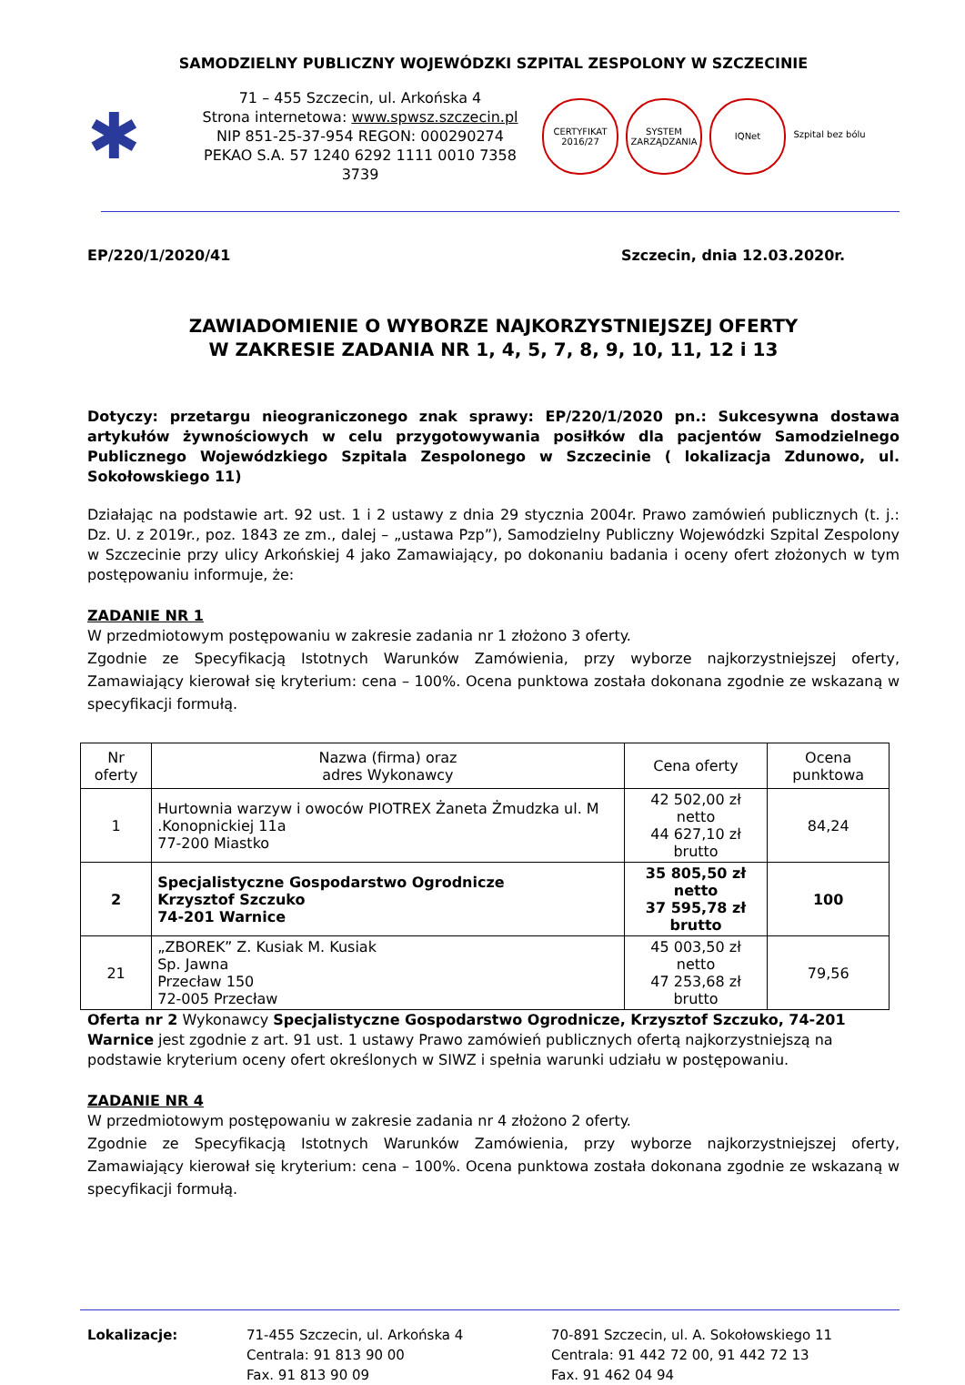SAMODZIELNY PUBLICZNY WOJEWÓDZKI SZPITAL ZESPOLONY W SZCZECINIE
✱
71 – 455 Szczecin, ul. Arkońska 4
Strona internetowa: www.spwsz.szczecin.pl
NIP 851-25-37-954 REGON: 000290274
PEKAO S.A. 57 1240 6292 1111 0010 7358 3739
CERTYFIKAT 2016/27
SYSTEM ZARZĄDZANIA
IQNet Szpital bez bólu
EP/220/1/2020/41 Szczecin, dnia 12.03.2020r.
ZAWIADOMIENIE O WYBORZE NAJKORZYSTNIEJSZEJ OFERTY
W ZAKRESIE ZADANIA NR 1, 4, 5, 7, 8, 9, 10, 11, 12 i 13
Dotyczy: przetargu nieograniczonego znak sprawy: EP/220/1/2020 pn.: Sukcesywna dostawa artykułów żywnościowych w celu przygotowywania posiłków dla pacjentów Samodzielnego Publicznego Wojewódzkiego Szpitala Zespolonego w Szczecinie ( lokalizacja Zdunowo, ul. Sokołowskiego 11)
Działając na podstawie art. 92 ust. 1 i 2 ustawy z dnia 29 stycznia 2004r. Prawo zamówień publicznych (t. j.: Dz. U. z 2019r., poz. 1843 ze zm., dalej – „ustawa Pzp”), Samodzielny Publiczny Wojewódzki Szpital Zespolony w Szczecinie przy ulicy Arkońskiej 4 jako Zamawiający, po dokonaniu badania i oceny ofert złożonych w tym postępowaniu informuje, że:
ZADANIE NR 1
W przedmiotowym postępowaniu w zakresie zadania nr 1 złożono 3 oferty.
Zgodnie ze Specyfikacją Istotnych Warunków Zamówienia, przy wyborze najkorzystniejszej oferty, Zamawiający kierował się kryterium: cena – 100%. Ocena punktowa została dokonana zgodnie ze wskazaną w specyfikacji formułą.
| Nr oferty | Nazwa (firma) oraz adres Wykonawcy | Cena oferty | Ocena punktowa |
| 1 | Hurtownia warzyw i owoców PIOTREX Żaneta Żmudzka ul. M .Konopnickiej 11a 77-200 Miastko | 42 502,00 zł netto 44 627,10 zł brutto | 84,24 |
| 2 | Specjalistyczne Gospodarstwo Ogrodnicze Krzysztof Szczuko 74-201 Warnice | 35 805,50 zł netto 37 595,78 zł brutto | 100 |
| 21 | „ZBOREK” Z. Kusiak M. Kusiak Sp. Jawna Przecław 150 72-005 Przecław | 45 003,50 zł netto 47 253,68 zł brutto | 79,56 |
Oferta nr 2 Wykonawcy Specjalistyczne Gospodarstwo Ogrodnicze, Krzysztof Szczuko, 74-201 Warnice jest zgodnie z art. 91 ust. 1 ustawy Prawo zamówień publicznych ofertą najkorzystniejszą na podstawie kryterium oceny ofert określonych w SIWZ i spełnia warunki udziału w postępowaniu.
ZADANIE NR 4
W przedmiotowym postępowaniu w zakresie zadania nr 4 złożono 2 oferty.
Zgodnie ze Specyfikacją Istotnych Warunków Zamówienia, przy wyborze najkorzystniejszej oferty, Zamawiający kierował się kryterium: cena – 100%. Ocena punktowa została dokonana zgodnie ze wskazaną w specyfikacji formułą.
Lokalizacje: 71-455 Szczecin, ul. Arkońska 4
Centrala: 91 813 90 00
Fax. 91 813 90 09
70-891 Szczecin, ul. A. Sokołowskiego 11
Centrala: 91 442 72 00, 91 442 72 13
Fax. 91 462 04 94